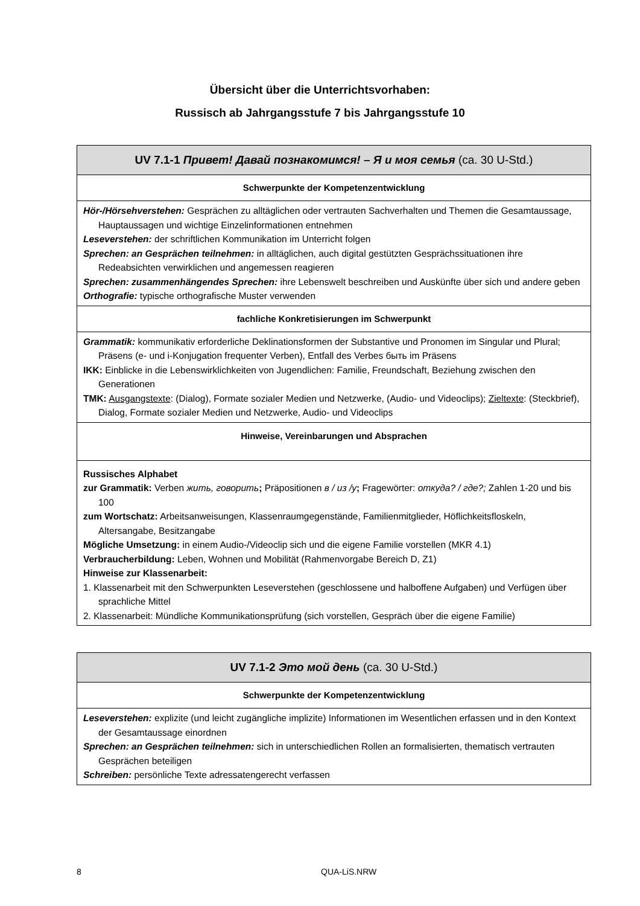Übersicht über die Unterrichtsvorhaben:
Russisch ab Jahrgangsstufe 7 bis Jahrgangsstufe 10
| UV 7.1-1 Привет! Давай познакомимся! – Я и моя семья (ca. 30 U-Std.) |
| --- |
| Schwerpunkte der Kompetenzentwicklung |
| Hör-/Hörsehverstehen: Gesprächen zu alltäglichen oder vertrauten Sachverhalten und Themen die Gesamtaussage, Hauptaussagen und wichtige Einzelinformationen entnehmen Leseverstehen: der schriftlichen Kommunikation im Unterricht folgen Sprechen: an Gesprächen teilnehmen: in alltäglichen, auch digital gestützten Gesprächssituationen ihre Redeabsichten verwirklichen und angemessen reagieren Sprechen: zusammenhängendes Sprechen: ihre Lebenswelt beschreiben und Auskünfte über sich und andere geben Orthografie: typische orthografische Muster verwenden |
| fachliche Konkretisierungen im Schwerpunkt |
| Grammatik: kommunikativ erforderliche Deklinationsformen der Substantive und Pronomen im Singular und Plural; Präsens (e- und i-Konjugation frequenter Verben), Entfall des Verbes быть im Präsens IKK: Einblicke in die Lebenswirklichkeiten von Jugendlichen: Familie, Freundschaft, Beziehung zwischen den Generationen TMK: Ausgangstexte : (Dialog), Formate sozialer Medien und Netzwerke, (Audio- und Videoclips); Zieltexte : (Steckbrief), Dialog, Formate sozialer Medien und Netzwerke, Audio- und Videoclips |
| Hinweise, Vereinbarungen und Absprachen |
| Russisches Alphabet zur Grammatik: Verben жить, говорить ; Präpositionen в / из /у ; Fragewörter: откуда? / где?; Zahlen 1-20 und bis 100 zum Wortschatz: Arbeitsanweisungen, Klassenraumgegenstände, Familienmitglieder, Höflichkeitsfloskeln, Altersangabe, Besitzangabe Mögliche Umsetzung: in einem Audio-/Videoclip sich und die eigene Familie vorstellen (MKR 4.1) Verbraucherbildung: Leben, Wohnen und Mobilität (Rahmenvorgabe Bereich D, Z1) Hinweise zur Klassenarbeit: 1. Klassenarbeit mit den Schwerpunkten Leseverstehen (geschlossene und halboffene Aufgaben) und Verfügen über sprachliche Mittel 2. Klassenarbeit: Mündliche Kommunikationsprüfung (sich vorstellen, Gespräch über die eigene Familie) |
| UV 7.1-2 Это мой день (ca. 30 U-Std.) |
| --- |
| Schwerpunkte der Kompetenzentwicklung |
| Leseverstehen: explizite (und leicht zugängliche implizite) Informationen im Wesentlichen erfassen und in den Kontext der Gesamtaussage einordnen Sprechen: an Gesprächen teilnehmen: sich in unterschiedlichen Rollen an formalisierten, thematisch vertrauten Gesprächen beteiligen Schreiben: persönliche Texte adressatengerecht verfassen |
8 QUA-LiS.NRW